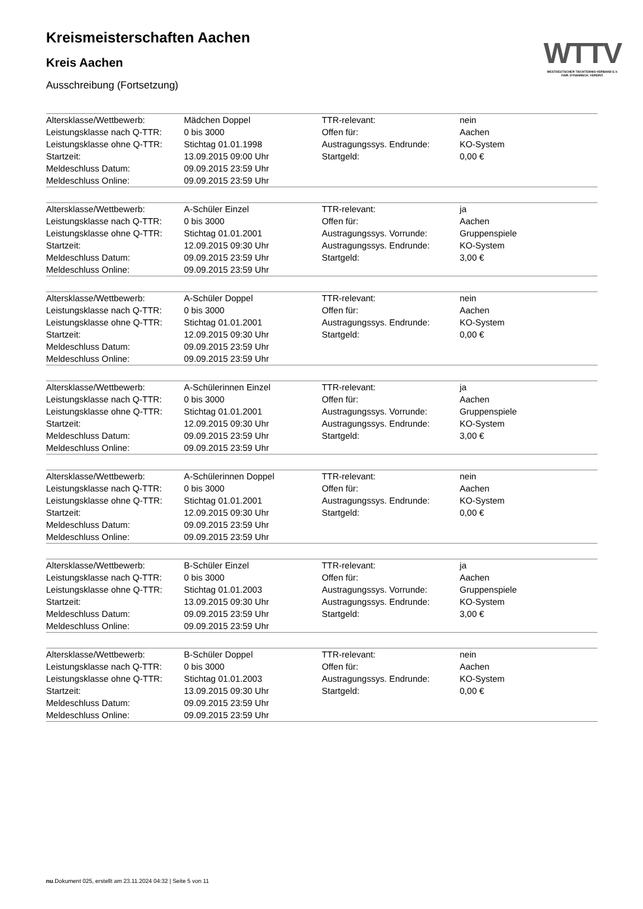WTTV
WESTDEUTSCHER TISCHTENNIS-VERBAND E.V.
FAIR. DYNAMISCH. VEREINT.
Kreismeisterschaften Aachen
Kreis Aachen
Ausschreibung (Fortsetzung)
| Altersklasse/Wettbewerb: | Mädchen Doppel | TTR-relevant: | nein |
| Leistungsklasse nach Q-TTR: | 0 bis 3000 | Offen für: | Aachen |
| Leistungsklasse ohne Q-TTR: | Stichtag 01.01.1998 | Austragungssys. Endrunde: | KO-System |
| Startzeit: | 13.09.2015 09:00 Uhr | Startgeld: | 0,00 € |
| Meldeschluss Datum: | 09.09.2015 23:59 Uhr | | |
| Meldeschluss Online: | 09.09.2015 23:59 Uhr | | |
| Altersklasse/Wettbewerb: | A-Schüler Einzel | TTR-relevant: | ja |
| Leistungsklasse nach Q-TTR: | 0 bis 3000 | Offen für: | Aachen |
| Leistungsklasse ohne Q-TTR: | Stichtag 01.01.2001 | Austragungssys. Vorrunde: | Gruppenspiele |
| Startzeit: | 12.09.2015 09:30 Uhr | Austragungssys. Endrunde: | KO-System |
| Meldeschluss Datum: | 09.09.2015 23:59 Uhr | Startgeld: | 3,00 € |
| Meldeschluss Online: | 09.09.2015 23:59 Uhr | | |
| Altersklasse/Wettbewerb: | A-Schüler Doppel | TTR-relevant: | nein |
| Leistungsklasse nach Q-TTR: | 0 bis 3000 | Offen für: | Aachen |
| Leistungsklasse ohne Q-TTR: | Stichtag 01.01.2001 | Austragungssys. Endrunde: | KO-System |
| Startzeit: | 12.09.2015 09:30 Uhr | Startgeld: | 0,00 € |
| Meldeschluss Datum: | 09.09.2015 23:59 Uhr | | |
| Meldeschluss Online: | 09.09.2015 23:59 Uhr | | |
| Altersklasse/Wettbewerb: | A-Schülerinnen Einzel | TTR-relevant: | ja |
| Leistungsklasse nach Q-TTR: | 0 bis 3000 | Offen für: | Aachen |
| Leistungsklasse ohne Q-TTR: | Stichtag 01.01.2001 | Austragungssys. Vorrunde: | Gruppenspiele |
| Startzeit: | 12.09.2015 09:30 Uhr | Austragungssys. Endrunde: | KO-System |
| Meldeschluss Datum: | 09.09.2015 23:59 Uhr | Startgeld: | 3,00 € |
| Meldeschluss Online: | 09.09.2015 23:59 Uhr | | |
| Altersklasse/Wettbewerb: | A-Schülerinnen Doppel | TTR-relevant: | nein |
| Leistungsklasse nach Q-TTR: | 0 bis 3000 | Offen für: | Aachen |
| Leistungsklasse ohne Q-TTR: | Stichtag 01.01.2001 | Austragungssys. Endrunde: | KO-System |
| Startzeit: | 12.09.2015 09:30 Uhr | Startgeld: | 0,00 € |
| Meldeschluss Datum: | 09.09.2015 23:59 Uhr | | |
| Meldeschluss Online: | 09.09.2015 23:59 Uhr | | |
| Altersklasse/Wettbewerb: | B-Schüler Einzel | TTR-relevant: | ja |
| Leistungsklasse nach Q-TTR: | 0 bis 3000 | Offen für: | Aachen |
| Leistungsklasse ohne Q-TTR: | Stichtag 01.01.2003 | Austragungssys. Vorrunde: | Gruppenspiele |
| Startzeit: | 13.09.2015 09:30 Uhr | Austragungssys. Endrunde: | KO-System |
| Meldeschluss Datum: | 09.09.2015 23:59 Uhr | Startgeld: | 3,00 € |
| Meldeschluss Online: | 09.09.2015 23:59 Uhr | | |
| Altersklasse/Wettbewerb: | B-Schüler Doppel | TTR-relevant: | nein |
| Leistungsklasse nach Q-TTR: | 0 bis 3000 | Offen für: | Aachen |
| Leistungsklasse ohne Q-TTR: | Stichtag 01.01.2003 | Austragungssys. Endrunde: | KO-System |
| Startzeit: | 13.09.2015 09:30 Uhr | Startgeld: | 0,00 € |
| Meldeschluss Datum: | 09.09.2015 23:59 Uhr | | |
| Meldeschluss Online: | 09.09.2015 23:59 Uhr | | |
nu.Dokument 025, erstellt am 23.11.2024 04:32 | Seite 5 von 11